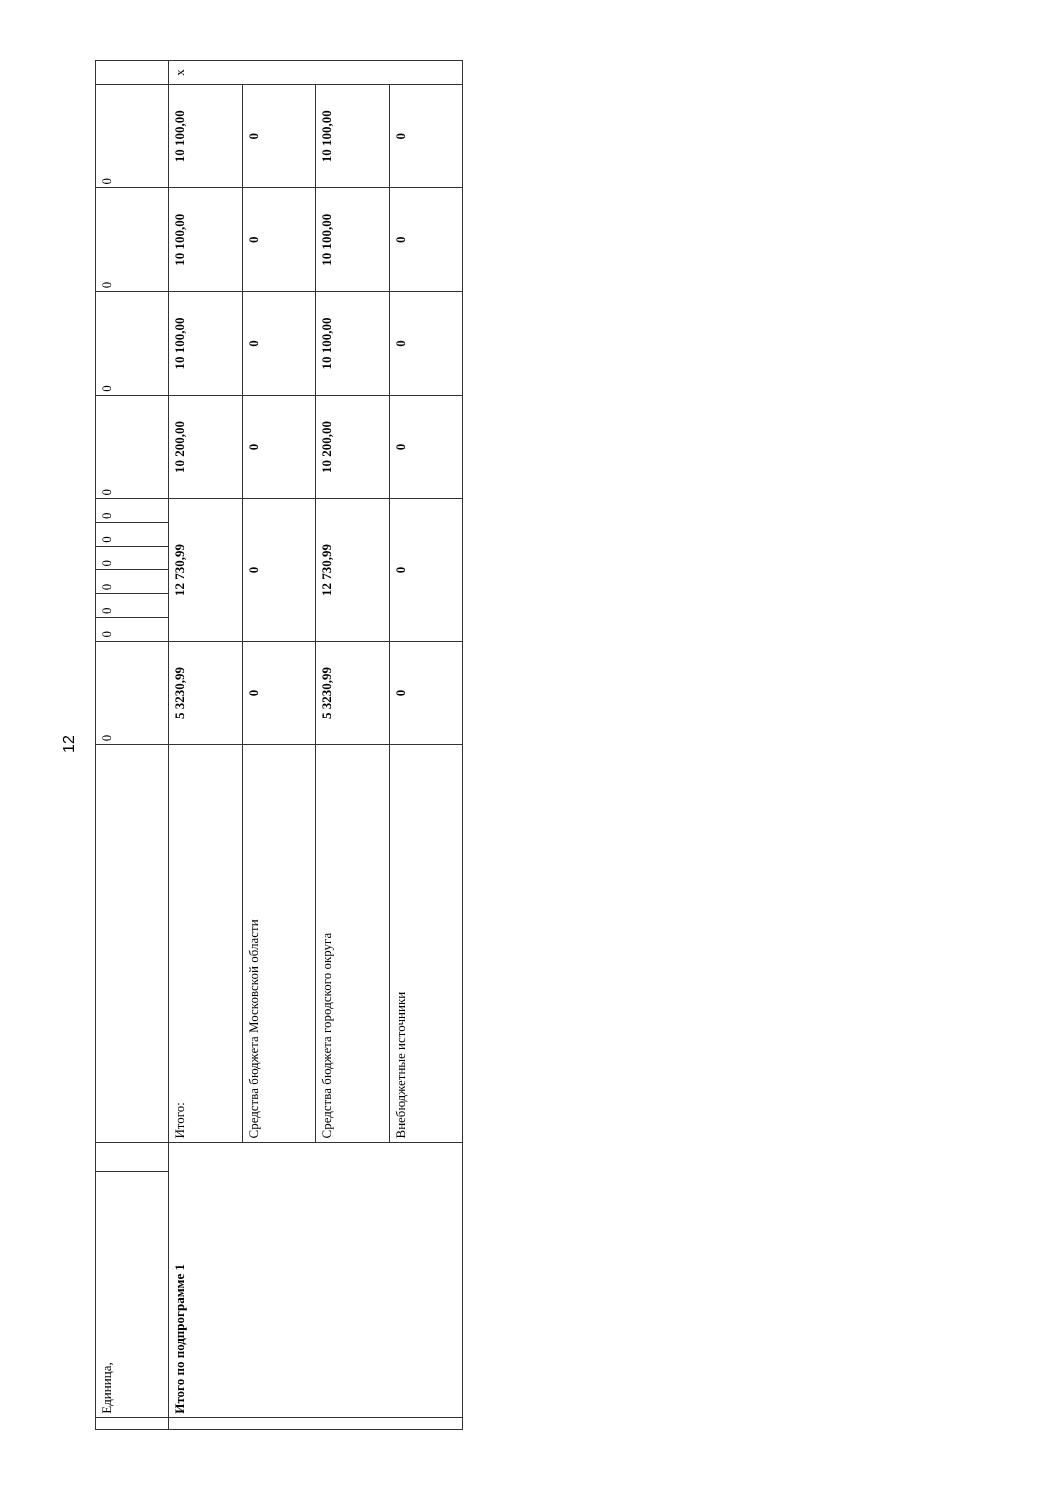12
| | Единица, | | | 0 | 0 | 0 | 0 | 0 | 0 | 0 | 0 | 0 | 0 | 0 | |
| | Итого по подпрограмме 1 | | Итого: | 5 3230,99 | 12 730,99 | | | | | | 10 200,00 | 10 100,00 | 10 100,00 | 10 100,00 | х |
| | | | Средства бюджета Московской области | 0 | 0 | | | | | | 0 | 0 | 0 | 0 | |
| | | | Средства бюджета городского округа | 5 3230,99 | 12 730,99 | | | | | | 10 200,00 | 10 100,00 | 10 100,00 | 10 100,00 | |
| | | | Внебюджетные источники | 0 | 0 | | | | | | 0 | 0 | 0 | 0 | |